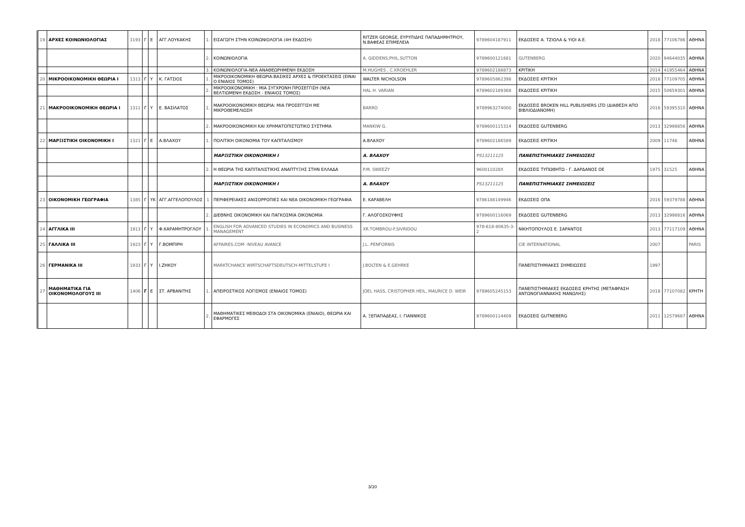| 19 | ΑΡΧΕΣ ΚΟΙΝΩΝΙΟΛΟΓΙΑΣ | 1193 | Γ | Ε | ΑΓΓ.ΛΟΥΚΑΚΗΣ | 1. | ΕΙΣΑΓΩΓΗ ΣΤΗΝ ΚΟΙΝΩΝΙΟΛΟΓΙΑ (4Η ΕΚΔΟΣΗ) | RITZER GEORGE, ΕΥΡΥΠΙΔΗΣ ΠΑΠΑΔΗΜΗΤΡΙΟΥ, Ν.ΒΑΦΕΑΣ ΕΠΙΜΕΛΕΙΑ | 9789604187911 | ΕΚΔΟΣΕΙΣ Α. ΤΖΙΟΛΑ & ΥΙΟΙ Α.Ε. | 2018 | 77106786 | ΑΘΗΝΑ |
| | | | | | | 2. | ΚΟΙΝΩΝΙΟΛΟΓΙΑ | A. GIDDENS,PHIL.SUTTON | 9789600121681 | GUTENBERG | 2020 | 94644035 | ΑΘΗΝΑ |
| | | | | | | 3. | ΚΟΙΝΩΝΙΟΛΟΓΙΑ-ΝΕΑ ΑΝΑΘΕΩΡΗΜΕΝΗ ΕΚΔΟΣΗ | M.HUGHES , C.KROEHLER | 9789602188873 | ΚΡΙΤΙΚΗ | 2014 | 41955464 | ΑΘΗΝΑ |
| 20 | ΜΙΚΡΟΟΙΚΟΝΟΜΙΚΗ ΘΕΩΡΙΑ Ι | 1313 | Γ | Υ | Κ. ΓΑΤΣΙΟΣ | 1. | ΜΙΚΡΟΟΙΚΟΝΟΜΙΚΗ ΘΕΩΡΙΑ:ΒΑΣΙΚΕΣ ΑΡΧΕΣ & ΠΡΟΕΚΤΑΣΕΙΣ (ΕΙΝΑΙ Ο ΕΝΙΑΙΟΣ ΤΟΜΟΣ) | WALTER NICHOLSON | 9789605862398 | ΕΚΔΟΣΕΙΣ ΚΡΙΤΙΚΗ | 2018 | 77109705 | ΑΘΗΝΑ |
| | | | | | | 2. | ΜΙΚΡΟΟΙΚΟΝΟΜΙΚΗ : ΜΙΑ ΣΥΓΧΡΟΝΗ ΠΡΟΣΕΓΓΙΣΗ (ΝΕΑ ΒΕΛΤΙΩΜΕΝΗ ΕΚΔΟΣΗ - ΕΝΙΑΙΟΣ ΤΟΜΟΣ) | HAL H. VARIAN | 9789602189368 | ΕΚΔΟΣΕΙΣ ΚΡΙΤΙΚΗ | 2015 | 50659301 | ΑΘΗΝΑ |
| 21 | ΜΑΚΡΟΟΙΚΟΝΟΜΙΚΗ ΘΕΩΡΙΑ Ι | 1311 | Γ | Υ | Ε. ΒΑΣΙΛΑΤΟΣ | 1. | ΜΑΚΡΟΟΙΚΟΝΟΜΙΚΗ ΘΕΩΡΙΑ: ΜΙΑ ΠΡΟΣΕΓΓΙΣΗ ΜΕ ΜΙΚΡΟΘΕΜΕΛΙΩΣΗ | BARRO | 9789963274000 | ΕΚΔΟΣΕΙΣ BROKEN HILL PUBLISHERS LTD (ΔΙΑΘΕΣΗ ΑΠΟ ΒΙΒΛΙΟΔΙΑΝΟΜΗ) | 2016 | 59395310 | ΑΘΗΝΑ |
| | | | | | | 2. | ΜΑΚΡΟΟΙΚΟΝΟΜΙΚΗ ΚΑΙ ΧΡΗΜΑΤΟΠΙΣΤΩΤΙΚΟ ΣΥΣΤΗΜΑ | MANKIW G. | 9789600115314 | ΕΚΔΟΣΕΙΣ GUTENBERG | 2013 | 32998856 | ΑΘΗΝΑ |
| 22 | ΜΑΡΞΙΣΤΙΚΗ ΟΙΚΟΝΟΜΙΚΗ Ι | 1321 | Γ | Ε | Α.ΒΛΑΧΟΥ | 1. | ΠΟΛΙΤΙΚΗ ΟΙΚΟΝΟΜΙΑ ΤΟΥ ΚΑΠΙΤΑΛΙΣΜΟΥ | Α.ΒΛΑΧΟΥ | 9789602186589 | ΕΚΔΟΣΕΙΣ ΚΡΙΤΙΚΗ | 2009 | 11748 | ΑΘΗΝΑ |
| | | | | | | | ΜΑΡΞΙΣΤΙΚΗ ΟΙΚΟΝΟΜΙΚΗ Ι | Α. ΒΛΑΧΟΥ | PS13211125 | ΠΑΝΕΠΙΣΤΗΜΙΑΚΕΣ ΣΗΜΕΙΩΣΕΙΣ | | | |
| | | | | | | 2. | Η ΘΕΩΡΙΑ ΤΗΣ ΚΑΠΙΤΑΛΙΣΤΙΚΗΣ ΑΝΑΠΤΥΞΗΣ ΣΤΗΝ ΕΛΛΑΔΑ | P.M. SWEEZY | 960011028X | ΕΚΔΟΣΕΙΣ ΤΥΠΩΘΗΤΩ - Γ. ΔΑΡΔΑΝΟΣ ΟΕ | 1975 | 31525 | ΑΘΗΝΑ |
| | | | | | | | ΜΑΡΞΙΣΤΙΚΗ ΟΙΚΟΝΟΜΙΚΗ Ι | Α. ΒΛΑΧΟΥ | PS13211125 | ΠΑΝΕΠΙΣΤΗΜΙΑΚΕΣ ΣΗΜΕΙΩΣΕΙΣ | | | |
| 23 | ΟΙΚΟΝΟΜΙΚΗ ΓΕΩΓΡΑΦΙΑ | 1385 | Γ | ΥΚ | ΑΓΓ.ΑΓΓΕΛΟΠΟΥΛΟΣ | 1 | ΠΕΡΙΦΕΡΕΙΑΚΕΣ ΑΝΙΣΟΡΡΟΠΙΕΣ ΚΑΙ ΝΕΑ ΟΙΚΟΝΟΜΙΚΗ ΓΕΩΓΡΑΦΙΑ | Ε. ΚΑΡΑΒΕΛΗ | 9786188149946 | ΕΚΔΟΣΕΙΣ ΟΠΑ | 2016 | 59379788 | ΑΘΗΝΑ |
| | | | | | | 2. | ΔΙΕΘΝΗΣ ΟΙΚΟΝΟΜΙΚΗ ΚΑΙ ΠΑΓΚΟΣΜΙΑ ΟΙΚΟΝΟΜΙΑ | Γ. ΑΛΟΓΟΣΚΟΥΦΗΣ | 9789600116069 | ΕΚΔΟΣΕΙΣ GUTENBERG | 2013 | 32998816 | ΑΘΗΝΑ |
| 24 | ΑΓΓΛΙΚΑ ΙΙΙ | 1913 | Γ | Υ | Φ.ΚΑΡΑΜΗΤΡΟΓΛΟΥ | 1. | ENGLISH FOR ADVANCED STUDIES IN ECONOMICS AND BUSINESS MANAGEMENT | XR.TOMBROU-F.SIVRIDOU | 978-618-80635-3-2 | ΝΙΚΗΤΟΠΟΥΛΟΣ Ε. ΣΑΡΑΝΤΟΣ | 2013 | 77117109 | ΑΘΗΝΑ |
| 25 | ΓΑΛΛΙΚΑ ΙΙΙ | 1923 | Γ | Υ | Γ.ΒΟΜΠΙΡΗ | | AFFAIRES.COM -NIVEAU AVANCE | J.L. PENFORNIS | | CIE INTERNATIONAL | 2007 | | PARIS |
| 26 | ΓΕΡΜΑΝΙΚΑ ΙΙΙ | 1933 | Γ | Υ | Ι.ΖΗΚΟΥ | | MARKTCHANCE WIRTSCHAFTSDEUTSCH-MITTELSTUFE I | J.BOLTEN & E.GEHRKE | | ΠΑΝΕΠΙΣΤΗΜΙΑΚΕΣ ΣΗΜΕΙΩΣΕΙΣ | 1997 | | |
| 27 | ΜΑΘΗΜΑΤΙΚΑ ΓΙΑ ΟΙΚΟΝΟΜΟΛΟΓΟΥΣ ΙΙΙ | 1406 | Γ | Ε | ΣΤ. ΑΡΒΑΝΙΤΗΣ | 1. | ΑΠΕΙΡΟΣΤΙΚΟΣ ΛΟΓΙΣΜΟΣ (ΕΝΙΑΙΟΣ ΤΟΜΟΣ) | JOEL HASS, CRISTOPHER HEIL, MAURICE D. WEIR | 9789605245153 | ΠΑΝΕΠΙΣΤΗΜΙΑΚΕΣ ΕΚΔΟΣΕΙΣ ΚΡΗΤΗΣ (ΜΕΤΑΦΡΑΣΗ ΑΝΤΩΝΟΓΙΑΝΝΑΚΗΣ ΜΑΝΩΛΗΣ) | 2018 | 77107082 | ΚΡΗΤΗ |
| | | | | | | 2. | ΜΑΘΗΜΑΤΙΚΕΣ ΜΕΘΟΔΟΙ ΣΤΑ ΟΙΚΟΝΟΜΙΚΑ (ΕΝΙΑΙΟ), ΘΕΩΡΙΑ ΚΑΙ ΕΦΑΡΜΟΓΕΣ | Α. ΞΕΠΑΠΑΔΕΑΣ, Ι. ΓΙΑΝΝΙΚΟΣ | 9789600114409 | ΕΚΔΟΣΕΙΣ GUTNEBERG | 2011 | 12579687 | ΑΘΗΝΑ |
3/10